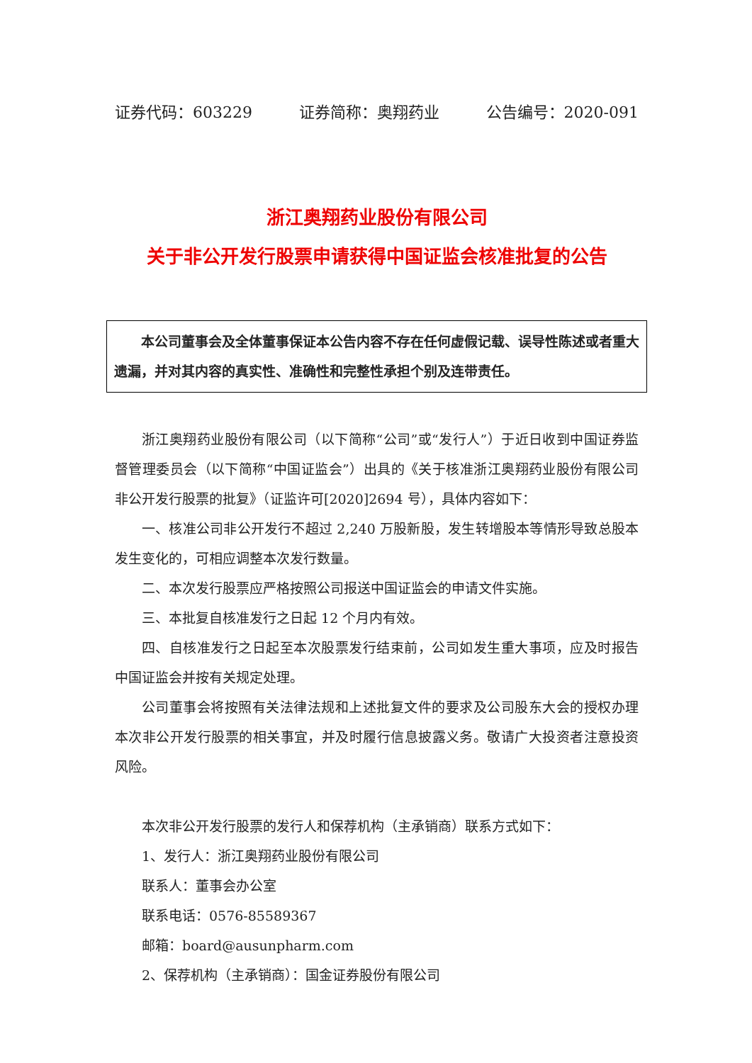证券代码：603229 证券简称：奥翔药业 公告编号：2020-091
浙江奥翔药业股份有限公司
关于非公开发行股票申请获得中国证监会核准批复的公告
　　本公司董事会及全体董事保证本公告内容不存在任何虚假记载、误导性陈述或者重大遗漏，并对其内容的真实性、准确性和完整性承担个别及连带责任。
浙江奥翔药业股份有限公司（以下简称“公司”或“发行人”）于近日收到中国证券监督管理委员会（以下简称“中国证监会”）出具的《关于核准浙江奥翔药业股份有限公司非公开发行股票的批复》（证监许可[2020]2694 号），具体内容如下：
一、核准公司非公开发行不超过 2,240 万股新股，发生转增股本等情形导致总股本发生变化的，可相应调整本次发行数量。
二、本次发行股票应严格按照公司报送中国证监会的申请文件实施。
三、本批复自核准发行之日起 12 个月内有效。
四、自核准发行之日起至本次股票发行结束前，公司如发生重大事项，应及时报告中国证监会并按有关规定处理。
公司董事会将按照有关法律法规和上述批复文件的要求及公司股东大会的授权办理本次非公开发行股票的相关事宜，并及时履行信息披露义务。敬请广大投资者注意投资风险。
本次非公开发行股票的发行人和保荐机构（主承销商）联系方式如下：
1、发行人：浙江奥翔药业股份有限公司
联系人：董事会办公室
联系电话：0576-85589367
邮箱：board@ausunpharm.com
2、保荐机构（主承销商）：国金证券股份有限公司